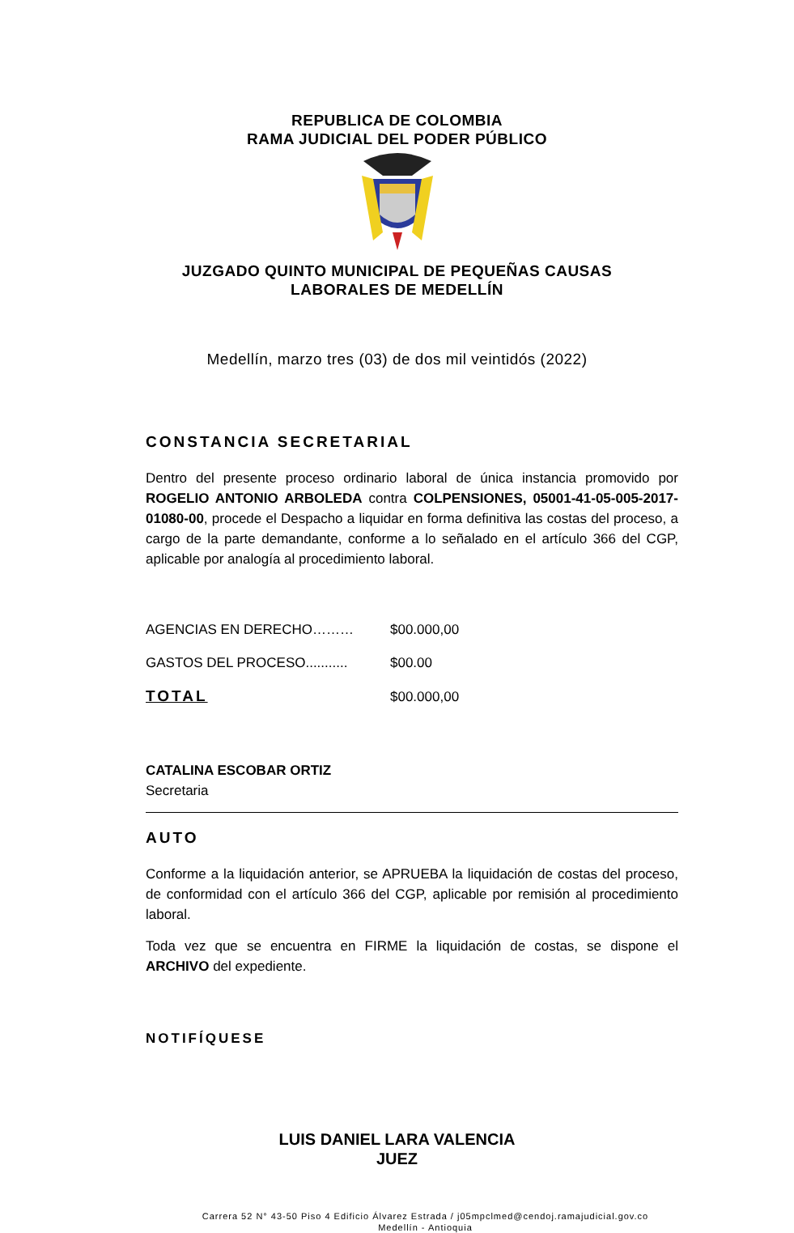REPUBLICA DE COLOMBIA
RAMA JUDICIAL DEL PODER PÚBLICO
JUZGADO QUINTO MUNICIPAL DE PEQUEÑAS CAUSAS
LABORALES DE MEDELLÍN
Medellín, marzo tres (03) de dos mil veintidós (2022)
CONSTANCIA SECRETARIAL
Dentro del presente proceso ordinario laboral de única instancia promovido por ROGELIO ANTONIO ARBOLEDA contra COLPENSIONES, 05001-41-05-005-2017-01080-00, procede el Despacho a liquidar en forma definitiva las costas del proceso, a cargo de la parte demandante, conforme a lo señalado en el artículo 366 del CGP, aplicable por analogía al procedimiento laboral.
| AGENCIAS EN DERECHO……… | $00.000,00 |
| GASTOS DEL PROCESO........... | $00.00 |
| TOTAL | $00.000,00 |
CATALINA ESCOBAR ORTIZ
Secretaria
AUTO
Conforme a la liquidación anterior, se APRUEBA la liquidación de costas del proceso, de conformidad con el artículo 366 del CGP, aplicable por remisión al procedimiento laboral.
Toda vez que se encuentra en FIRME la liquidación de costas, se dispone el ARCHIVO del expediente.
NOTIFÍQUESE
LUIS DANIEL LARA VALENCIA
JUEZ
Carrera 52 N° 43-50 Piso 4 Edificio Álvarez Estrada / j05mpclmed@cendoj.ramajudicial.gov.co
Medellín - Antioquia